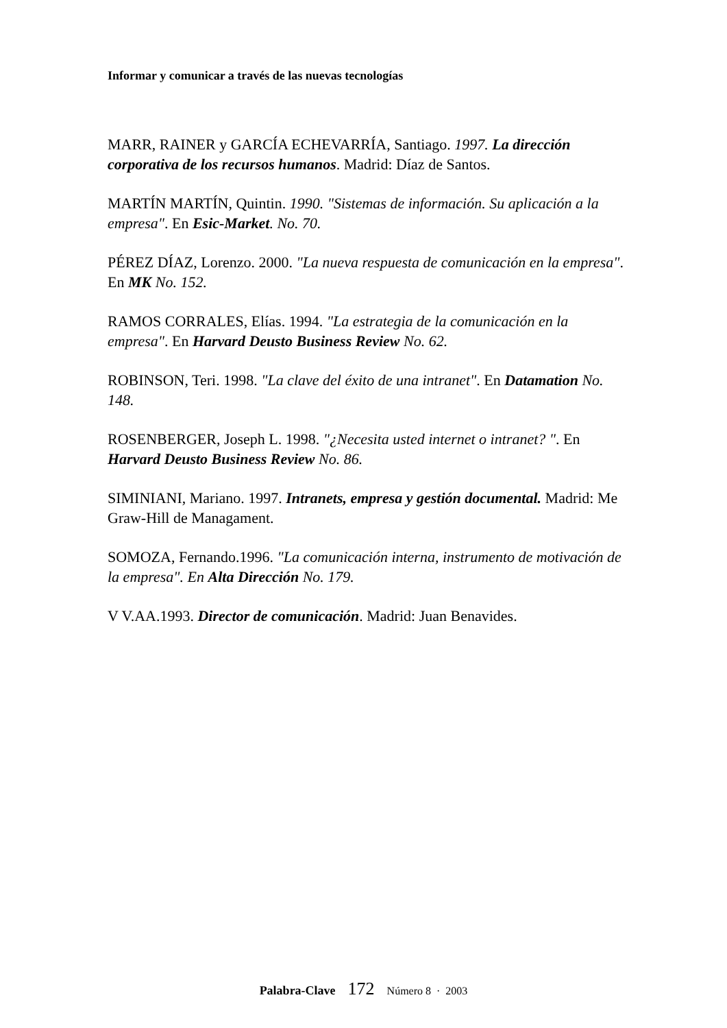Informar y comunicar a través de las nuevas tecnologías
MARR, RAINER y GARCÍA ECHEVARRÍA, Santiago. 1997. La dirección corporativa de los recursos humanos. Madrid: Díaz de Santos.
MARTÍN MARTÍN, Quintin. 1990. "Sistemas de información. Su aplicación a la empresa". En Esic-Market. No. 70.
PÉREZ DÍAZ, Lorenzo. 2000. "La nueva respuesta de comunicación en la empresa". En MK No. 152.
RAMOS CORRALES, Elías. 1994. "La estrategia de la comunicación en la empresa". En Harvard Deusto Business Review No. 62.
ROBINSON, Teri. 1998. "La clave del éxito de una intranet". En Datamation No. 148.
ROSENBERGER, Joseph L. 1998. "¿Necesita usted internet o intranet? ". En Harvard Deusto Business Review No. 86.
SIMINIANI, Mariano. 1997. Intranets, empresa y gestión documental. Madrid: Me Graw-Hill de Managament.
SOMOZA, Fernando.1996. "La comunicación interna, instrumento de motivación de la empresa". En Alta Dirección No. 179.
V V.AA.1993. Director de comunicación. Madrid: Juan Benavides.
Palabra-Clave 172 Número 8 · 2003